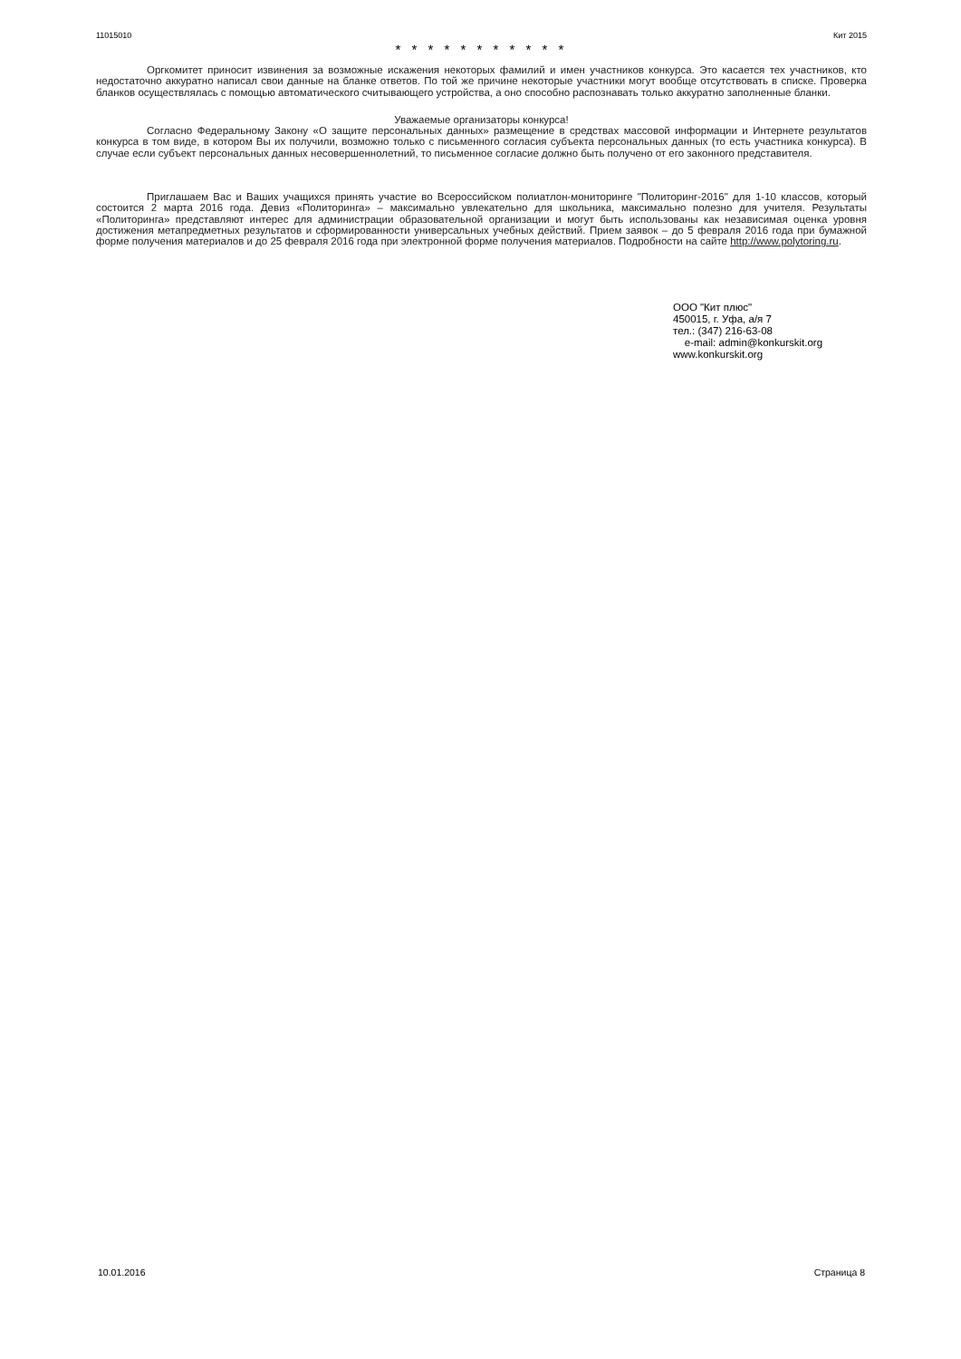11015010 Кит 2015
* * * * * * * * * * *
Оргкомитет приносит извинения за возможные искажения некоторых фамилий и имен участников конкурса. Это касается тех участников, кто недостаточно аккуратно написал свои данные на бланке ответов. По той же причине некоторые участники могут вообще отсутствовать в списке. Проверка бланков осуществлялась с помощью автоматического считывающего устройства, а оно способно распознавать только аккуратно заполненные бланки.
Уважаемые организаторы конкурса!
Согласно Федеральному Закону «О защите персональных данных» размещение в средствах массовой информации и Интернете результатов конкурса в том виде, в котором Вы их получили, возможно только с письменного согласия субъекта персональных данных (то есть участника конкурса). В случае если субъект персональных данных несовершеннолетний, то письменное согласие должно быть получено от его законного представителя.
Приглашаем Вас и Ваших учащихся принять участие во Всероссийском полиатлон-мониторинге "Политоринг-2016" для 1-10 классов, который состоится 2 марта 2016 года. Девиз «Политоринга» – максимально увлекательно для школьника, максимально полезно для учителя. Результаты «Политоринга» представляют интерес для администрации образовательной организации и могут быть использованы как независимая оценка уровня достижения метапредметных результатов и сформированности универсальных учебных действий. Прием заявок – до 5 февраля 2016 года при бумажной форме получения материалов и до 25 февраля 2016 года при электронной форме получения материалов. Подробности на сайте http://www.polytoring.ru.
ООО "Кит плюс"
450015, г. Уфа, а/я 7
тел.: (347) 216-63-08
e-mail: admin@konkurskit.org
www.konkurskit.org
10.01.2016 Страница 8